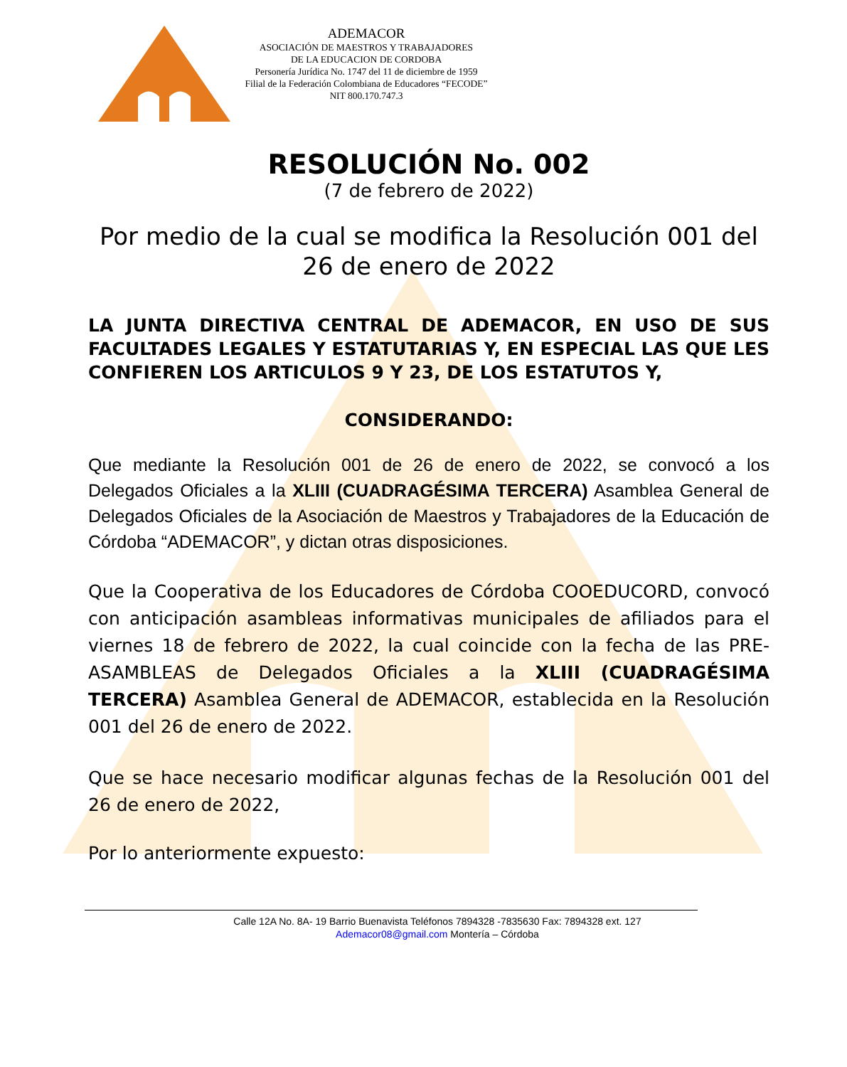ADEMACOR
ASOCIACIÓN DE MAESTROS Y TRABAJADORES
DE LA EDUCACION DE CORDOBA
Personería Jurídica No. 1747 del 11 de diciembre de 1959
Filial de la Federación Colombiana de Educadores “FECODE”
NIT 800.170.747.3
RESOLUCIÓN No. 002
(7 de febrero de 2022)
Por medio de la cual se modifica la Resolución 001 del 26 de enero de 2022
LA JUNTA DIRECTIVA CENTRAL DE ADEMACOR, EN USO DE SUS FACULTADES LEGALES Y ESTATUTARIAS Y, EN ESPECIAL LAS QUE LES CONFIEREN LOS ARTICULOS 9 Y 23, DE LOS ESTATUTOS Y,
CONSIDERANDO:
Que mediante la Resolución 001 de 26 de enero de 2022, se convocó a los Delegados Oficiales a la XLIII (CUADRAGÉSIMA TERCERA) Asamblea General de Delegados Oficiales de la Asociación de Maestros y Trabajadores de la Educación de Córdoba “ADEMACOR”, y dictan otras disposiciones.
Que la Cooperativa de los Educadores de Córdoba COOEDUCORD, convocó con anticipación asambleas informativas municipales de afiliados para el viernes 18 de febrero de 2022, la cual coincide con la fecha de las PRE-ASAMBLEAS de Delegados Oficiales a la XLIII (CUADRAGÉSIMA TERCERA) Asamblea General de ADEMACOR, establecida en la Resolución 001 del 26 de enero de 2022.
Que se hace necesario modificar algunas fechas de la Resolución 001 del 26 de enero de 2022,
Por lo anteriormente expuesto:
Calle 12A No. 8A- 19 Barrio Buenavista Teléfonos 7894328 -7835630 Fax: 7894328 ext. 127
Ademacor08@gmail.com Montería – Córdoba